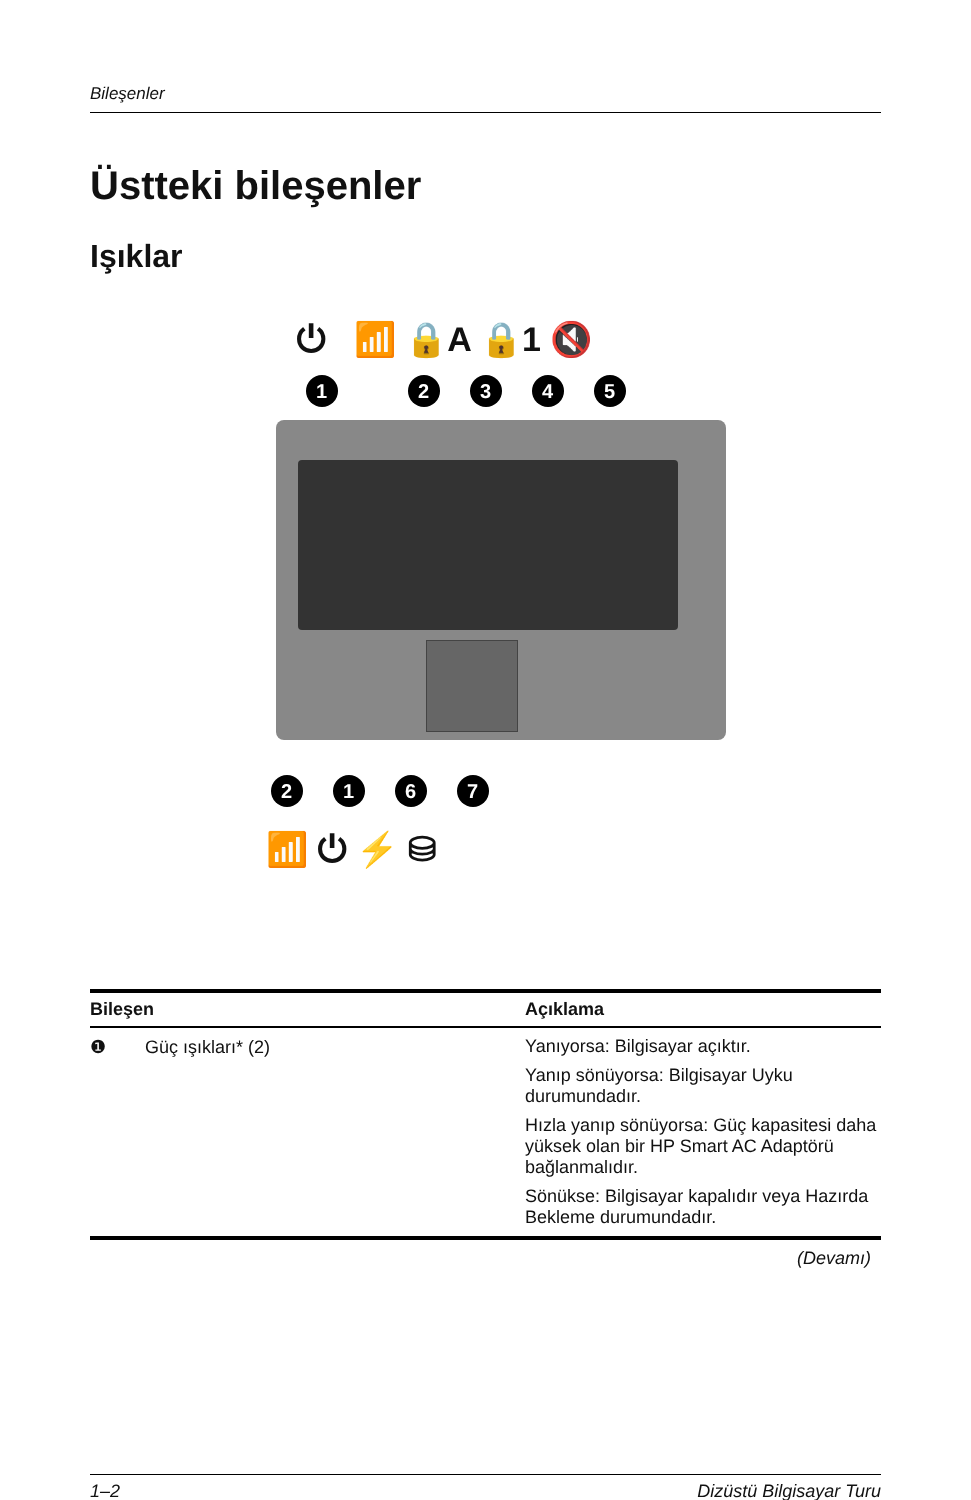Bileşenler
Üstteki bileşenler
Işıklar
⏻ 📶 🔒A 🔒1 🔇
1 2 3 4 5
2 1 6 7
📶 ⏻ ⚡ ⛁
| Bileşen | Açıklama |
| --- | --- |
| ❶ Güç ışıkları* (2) | Yanıyorsa: Bilgisayar açıktır. Yanıp sönüyorsa: Bilgisayar Uyku durumundadır. Hızla yanıp sönüyorsa: Güç kapasitesi daha yüksek olan bir HP Smart AC Adaptörü bağlanmalıdır. Sönükse: Bilgisayar kapalıdır veya Hazırda Bekleme durumundadır. |
(Devamı)
1–2 Dizüstü Bilgisayar Turu